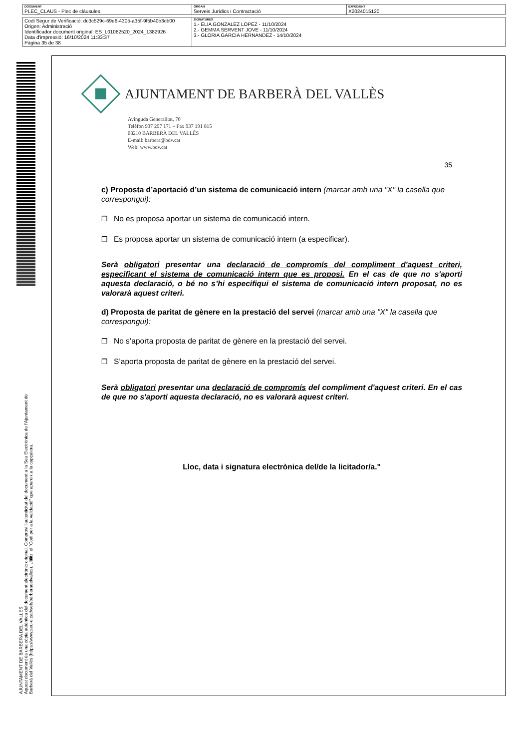| DOCUMENT PLEC_CLAUS - Plec de clàusules | ÒRGAN Serveis Jurídics i Contractació | EXPEDIENT X2024015120 |
| Codi Segur de Verificació: dc3c529c-69e6-4305-a35f-9f5b40b3cb00 Origen: Administració Identificador document original: ES_L01082520_2024_1382926 Data d'impressió: 16/10/2024 11:33:37 Pàgina 35 de 38 | SIGNATURES 1.- ELIA GONZALEZ LOPEZ - 11/10/2024 2.- GEMMA SERVENT JOVE - 11/10/2024 3.- GLORIA GARCIA HERNANDEZ - 14/10/2024 |
AJUNTAMENT DE BARBERA DEL VALLES
Aquest document és una còpia autèntica del document electrònic original. Comprovi l'autenticitat del document a la Seu Electrònica de l'Ajuntament de Barberà del Vallès (https://www.seu-e.cat/web/barberadelvalles). Utilitzi el "Codi per a la validació" que apareix a la capçalera.
AJUNTAMENT DE BARBERÀ DEL VALLÈS
Avinguda Generalitat, 70
Telèfon 937 297 171 – Fax 937 191 815
08210 BARBERÀ DEL VALLÈS
E-mail: barbera@bdv.cat
Web: www.bdv.cat
35
c) Proposta d’aportació d’un sistema de comunicació intern (marcar amb una "X" la casella que correspongui):
❒ No es proposa aportar un sistema de comunicació intern.
❒ Es proposa aportar un sistema de comunicació intern (a especificar).
Serà obligatori presentar una declaració de compromís del compliment d'aquest criteri, especificant el sistema de comunicació intern que es proposi. En el cas de que no s'aporti aquesta declaració, o bé no s’hi especifiqui el sistema de comunicació intern proposat, no es valorarà aquest criteri.
d) Proposta de paritat de gènere en la prestació del servei (marcar amb una "X" la casella que correspongui):
❒ No s’aporta proposta de paritat de gènere en la prestació del servei.
❒ S’aporta proposta de paritat de gènere en la prestació del servei.
Serà obligatori presentar una declaració de compromís del compliment d'aquest criteri. En el cas de que no s'aporti aquesta declaració, no es valorarà aquest criteri.
Lloc, data i signatura electrònica del/de la licitador/a."